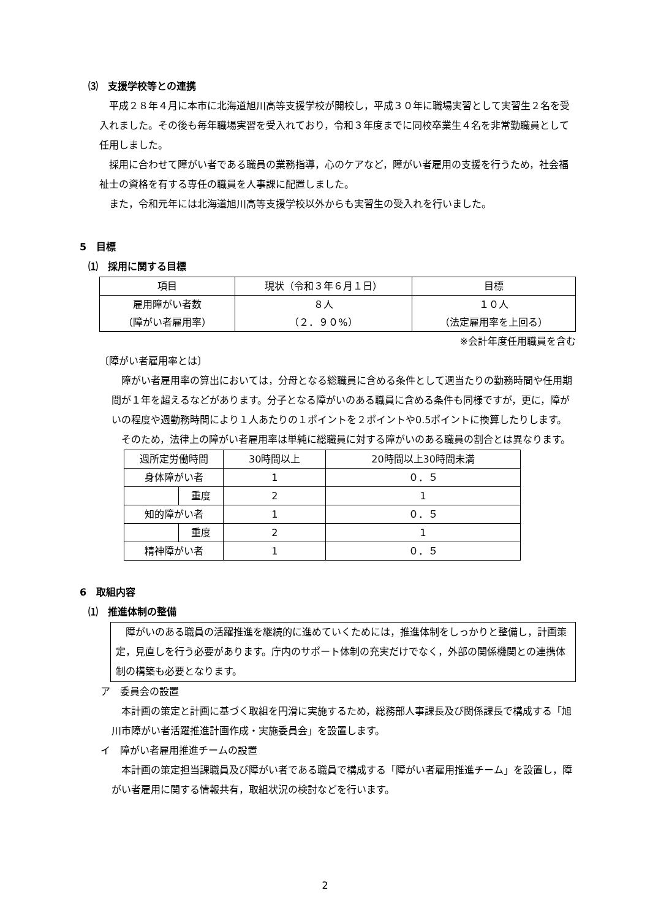⑶　支援学校等との連携
平成２８年４月に本市に北海道旭川高等支援学校が開校し，平成３０年に職場実習として実習生２名を受入れました。その後も毎年職場実習を受入れており，令和３年度までに同校卒業生４名を非常勤職員として任用しました。
採用に合わせて障がい者である職員の業務指導，心のケアなど，障がい者雇用の支援を行うため，社会福祉士の資格を有する専任の職員を人事課に配置しました。
また，令和元年には北海道旭川高等支援学校以外からも実習生の受入れを行いました。
5　目標
⑴　採用に関する目標
| 項目 | 現状（令和３年６月１日） | 目標 |
| 雇用障がい者数 （障がい者雇用率） | ８人 （２．９０%） | １０人 （法定雇用率を上回る） |
※会計年度任用職員を含む
〔障がい者雇用率とは〕
障がい者雇用率の算出においては，分母となる総職員に含める条件として週当たりの勤務時間や任用期間が１年を超えるなどがあります。分子となる障がいのある職員に含める条件も同様ですが，更に，障がいの程度や週勤務時間により１人あたりの１ポイントを２ポイントや0.5ポイントに換算したりします。
そのため，法律上の障がい者雇用率は単純に総職員に対する障がいのある職員の割合とは異なります。
| 週所定労働時間 | | 30時間以上 | 20時間以上30時間未満 |
| 身体障がい者 | | 1 | ０．５ |
| | 重度 | 2 | 1 |
| 知的障がい者 | | 1 | ０．５ |
| | 重度 | 2 | 1 |
| 精神障がい者 | | 1 | ０．５ |
6　取組内容
⑴　推進体制の整備
障がいのある職員の活躍推進を継続的に進めていくためには，推進体制をしっかりと整備し，計画策定，見直しを行う必要があります。庁内のサポート体制の充実だけでなく，外部の関係機関との連携体制の構築も必要となります。
ア　委員会の設置
本計画の策定と計画に基づく取組を円滑に実施するため，総務部人事課長及び関係課長で構成する「旭川市障がい者活躍推進計画作成・実施委員会」を設置します。
イ　障がい者雇用推進チームの設置
本計画の策定担当課職員及び障がい者である職員で構成する「障がい者雇用推進チーム」を設置し，障がい者雇用に関する情報共有，取組状況の検討などを行います。
2